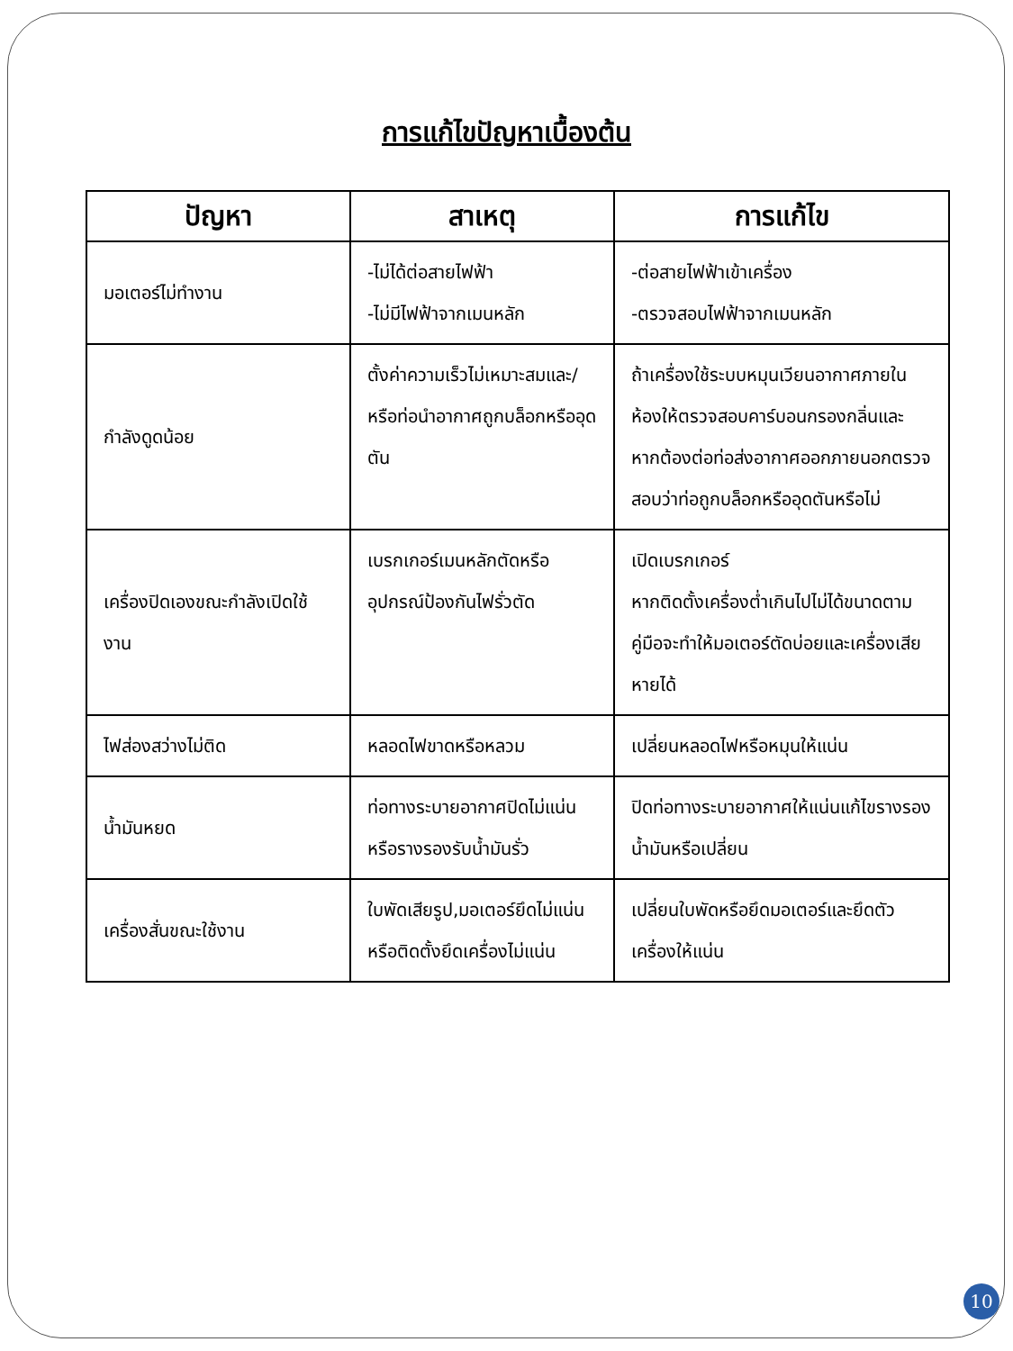การแก้ไขปัญหาเบื้องต้น
| ปัญหา | สาเหตุ | การแก้ไข |
| --- | --- | --- |
| มอเตอร์ไม่ทำงาน | -ไม่ได้ต่อสายไฟฟ้า -ไม่มีไฟฟ้าจากเมนหลัก | -ต่อสายไฟฟ้าเข้าเครื่อง -ตรวจสอบไฟฟ้าจากเมนหลัก |
| กำลังดูดน้อย | ตั้งค่าความเร็วไม่เหมาะสมและ/หรือท่อนำอากาศถูกบล็อกหรืออุดตัน | ถ้าเครื่องใช้ระบบหมุนเวียนอากาศภายในห้องให้ตรวจสอบคาร์บอนกรองกลิ่นและหากต้องต่อท่อส่งอากาศออกภายนอกตรวจสอบว่าท่อถูกบล็อกหรืออุดตันหรือไม่ |
| เครื่องปิดเองขณะกำลังเปิดใช้งาน | เบรกเกอร์เมนหลักตัดหรืออุปกรณ์ป้องกันไฟรั่วตัด | เปิดเบรกเกอร์ หากติดตั้งเครื่องต่ำเกินไปไม่ได้ขนาดตามคู่มือจะทำให้มอเตอร์ตัดบ่อยและเครื่องเสียหายได้ |
| ไฟส่องสว่างไม่ติด | หลอดไฟขาดหรือหลวม | เปลี่ยนหลอดไฟหรือหมุนให้แน่น |
| น้ำมันหยด | ท่อทางระบายอากาศปิดไม่แน่นหรือรางรองรับน้ำมันรั่ว | ปิดท่อทางระบายอากาศให้แน่นแก้ไขรางรองน้ำมันหรือเปลี่ยน |
| เครื่องสั่นขณะใช้งาน | ใบพัดเสียรูป,มอเตอร์ยึดไม่แน่นหรือติดตั้งยึดเครื่องไม่แน่น | เปลี่ยนใบพัดหรือยึดมอเตอร์และยึดตัวเครื่องให้แน่น |
10